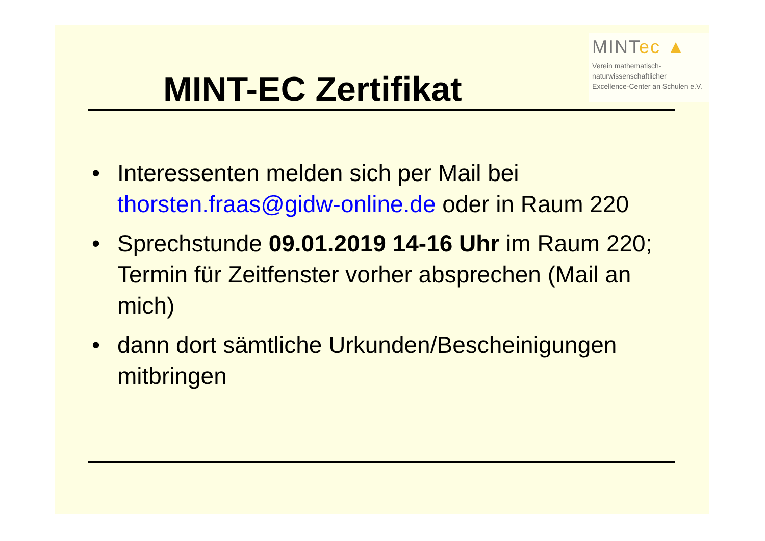MINT-EC Zertifikat
MINTec ▲
Verein mathematisch-
naturwissenschaftlicher
Excellence-Center an Schulen e.V.
• Interessenten melden sich per Mail bei thorsten.fraas@gidw-online.de oder in Raum 220
• Sprechstunde 09.01.2019 14-16 Uhr im Raum 220; Termin für Zeitfenster vorher absprechen (Mail an mich)
• dann dort sämtliche Urkunden/Bescheinigungen mitbringen